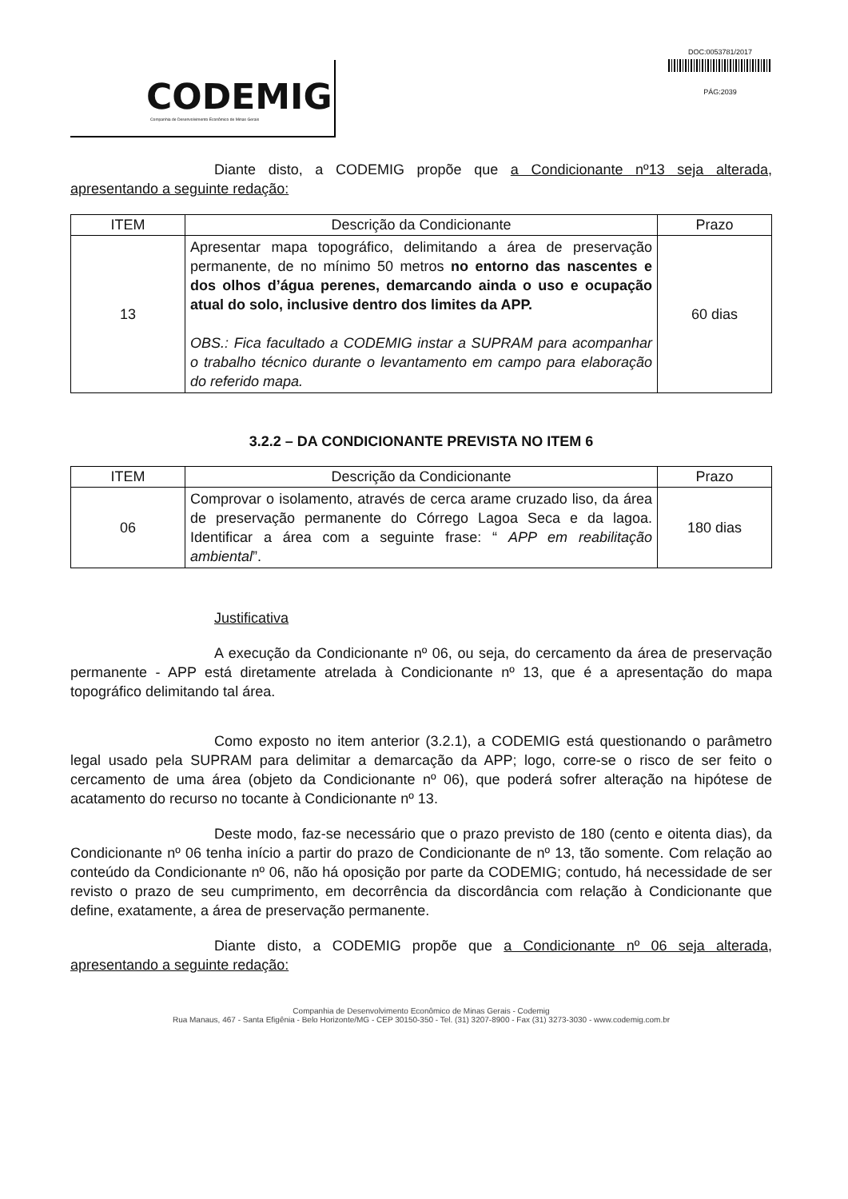CODEMIG
Companhia de Desenvolvimento Econômico de Minas Gerais
DOC:0053781/2017
PÁG:2039
Diante disto, a CODEMIG propõe que a Condicionante nº13 seja alterada, apresentando a seguinte redação:
| ITEM | Descrição da Condicionante | Prazo |
| --- | --- | --- |
| 13 | Apresentar mapa topográfico, delimitando a área de preservação permanente, de no mínimo 50 metros no entorno das nascentes e dos olhos d’água perenes, demarcando ainda o uso e ocupação atual do solo, inclusive dentro dos limites da APP. OBS.: Fica facultado a CODEMIG instar a SUPRAM para acompanhar o trabalho técnico durante o levantamento em campo para elaboração do referido mapa. | 60 dias |
3.2.2 – DA CONDICIONANTE PREVISTA NO ITEM 6
| ITEM | Descrição da Condicionante | Prazo |
| --- | --- | --- |
| 06 | Comprovar o isolamento, através de cerca arame cruzado liso, da área de preservação permanente do Córrego Lagoa Seca e da lagoa. Identificar a área com a seguinte frase: “ APP em reabilitação ambiental ”. | 180 dias |
Justificativa
A execução da Condicionante nº 06, ou seja, do cercamento da área de preservação permanente - APP está diretamente atrelada à Condicionante nº 13, que é a apresentação do mapa topográfico delimitando tal área.
Como exposto no item anterior (3.2.1), a CODEMIG está questionando o parâmetro legal usado pela SUPRAM para delimitar a demarcação da APP; logo, corre-se o risco de ser feito o cercamento de uma área (objeto da Condicionante nº 06), que poderá sofrer alteração na hipótese de acatamento do recurso no tocante à Condicionante nº 13.
Deste modo, faz-se necessário que o prazo previsto de 180 (cento e oitenta dias), da Condicionante nº 06 tenha início a partir do prazo de Condicionante de nº 13, tão somente. Com relação ao conteúdo da Condicionante nº 06, não há oposição por parte da CODEMIG; contudo, há necessidade de ser revisto o prazo de seu cumprimento, em decorrência da discordância com relação à Condicionante que define, exatamente, a área de preservação permanente.
Diante disto, a CODEMIG propõe que a Condicionante nº 06 seja alterada, apresentando a seguinte redação:
Companhia de Desenvolvimento Econômico de Minas Gerais - Codemig
Rua Manaus, 467 - Santa Efigênia - Belo Horizonte/MG - CEP 30150-350 - Tel. (31) 3207-8900 - Fax (31) 3273-3030 - www.codemig.com.br